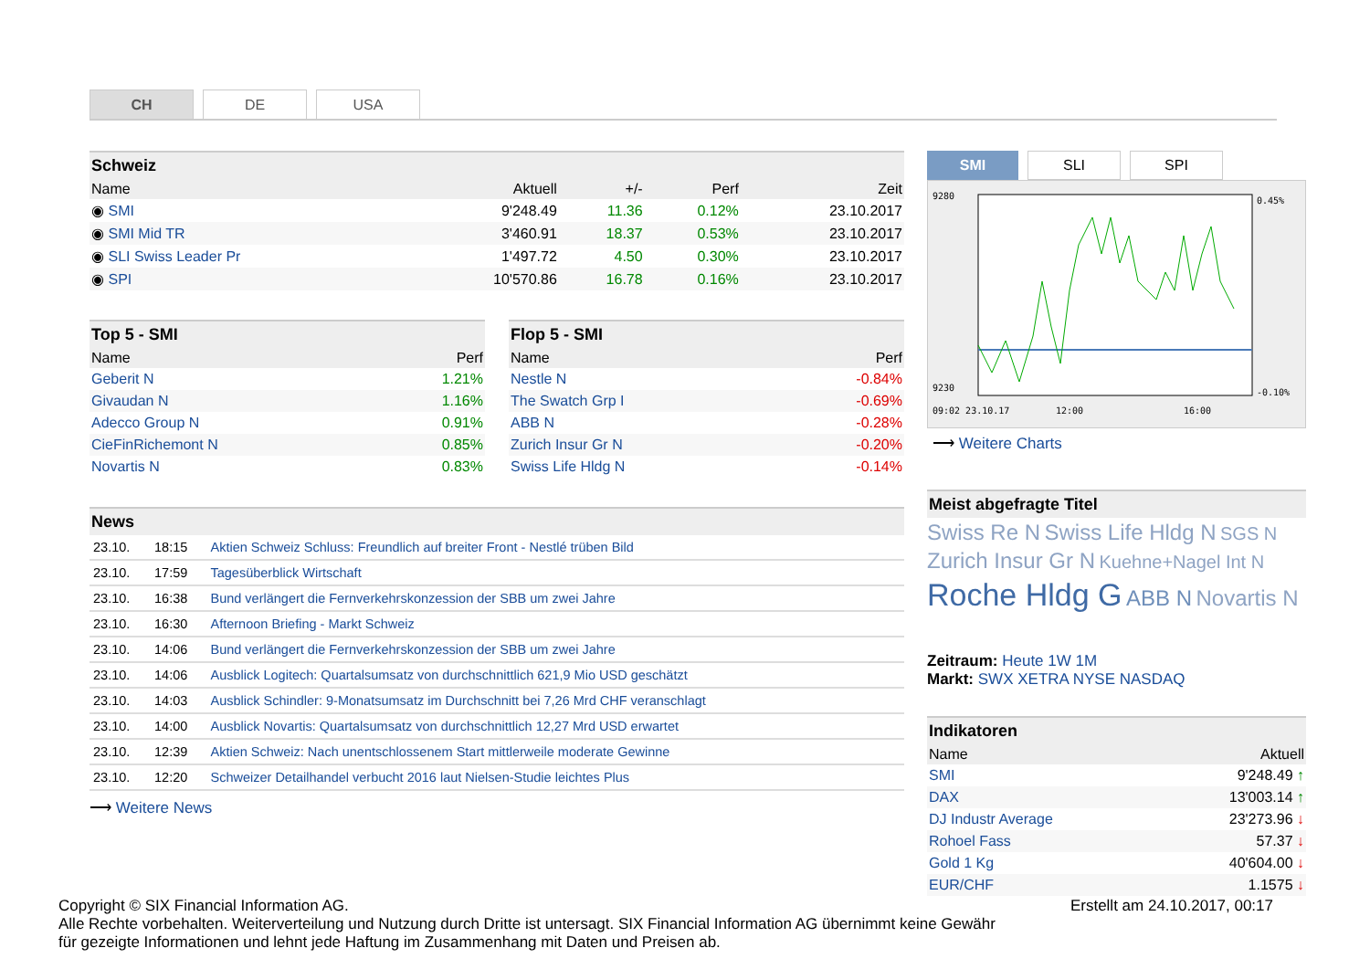CH DE USA
Schweiz
| Name | Aktuell | +/- | Perf | Zeit |
| --- | --- | --- | --- | --- |
| ◉ SMI | 9'248.49 | 11.36 | 0.12% | 23.10.2017 |
| ◉ SMI Mid TR | 3'460.91 | 18.37 | 0.53% | 23.10.2017 |
| ◉ SLI Swiss Leader Pr | 1'497.72 | 4.50 | 0.30% | 23.10.2017 |
| ◉ SPI | 10'570.86 | 16.78 | 0.16% | 23.10.2017 |
Top 5 - SMI
| Name | Perf |
| --- | --- |
| Geberit N | 1.21% |
| Givaudan N | 1.16% |
| Adecco Group N | 0.91% |
| CieFinRichemont N | 0.85% |
| Novartis N | 0.83% |
Flop 5 - SMI
| Name | Perf |
| --- | --- |
| Nestle N | -0.84% |
| The Swatch Grp I | -0.69% |
| ABB N | -0.28% |
| Zurich Insur Gr N | -0.20% |
| Swiss Life Hldg N | -0.14% |
News
| 23.10. | 18:15 | Aktien Schweiz Schluss: Freundlich auf breiter Front - Nestlé trüben Bild |
| 23.10. | 17:59 | Tagesüberblick Wirtschaft |
| 23.10. | 16:38 | Bund verlängert die Fernverkehrskonzession der SBB um zwei Jahre |
| 23.10. | 16:30 | Afternoon Briefing - Markt Schweiz |
| 23.10. | 14:06 | Bund verlängert die Fernverkehrskonzession der SBB um zwei Jahre |
| 23.10. | 14:06 | Ausblick Logitech: Quartalsumsatz von durchschnittlich 621,9 Mio USD geschätzt |
| 23.10. | 14:03 | Ausblick Schindler: 9-Monatsumsatz im Durchschnitt bei 7,26 Mrd CHF veranschlagt |
| 23.10. | 14:00 | Ausblick Novartis: Quartalsumsatz von durchschnittlich 12,27 Mrd USD erwartet |
| 23.10. | 12:39 | Aktien Schweiz: Nach unentschlossenem Start mittlerweile moderate Gewinne |
| 23.10. | 12:20 | Schweizer Detailhandel verbucht 2016 laut Nielsen-Studie leichtes Plus |
⟶ Weitere News
SMI
SLI SPI
9280
9230
0.45%
-0.10%
09:02 23.10.17
12:00
16:00
⟶ Weitere Charts
Meist abgefragte Titel
Swiss Re N Swiss Life Hldg N SGS N Zurich Insur Gr N Kuehne+Nagel Int N Roche Hldg G ABB N Novartis N
Zeitraum: Heute 1W 1M
Markt: SWX XETRA NYSE NASDAQ
Indikatoren
| Name | Aktuell |
| --- | --- |
| SMI | 9'248.49 ↑ |
| DAX | 13'003.14 ↑ |
| DJ Industr Average | 23'273.96 ↓ |
| Rohoel Fass | 57.37 ↓ |
| Gold 1 Kg | 40'604.00 ↓ |
| EUR/CHF | 1.1575 ↓ |
Copyright © SIX Financial Information AG. Erstellt am 24.10.2017, 00:17
Alle Rechte vorbehalten. Weiterverteilung und Nutzung durch Dritte ist untersagt. SIX Financial Information AG übernimmt keine Gewähr
für gezeigte Informationen und lehnt jede Haftung im Zusammenhang mit Daten und Preisen ab.